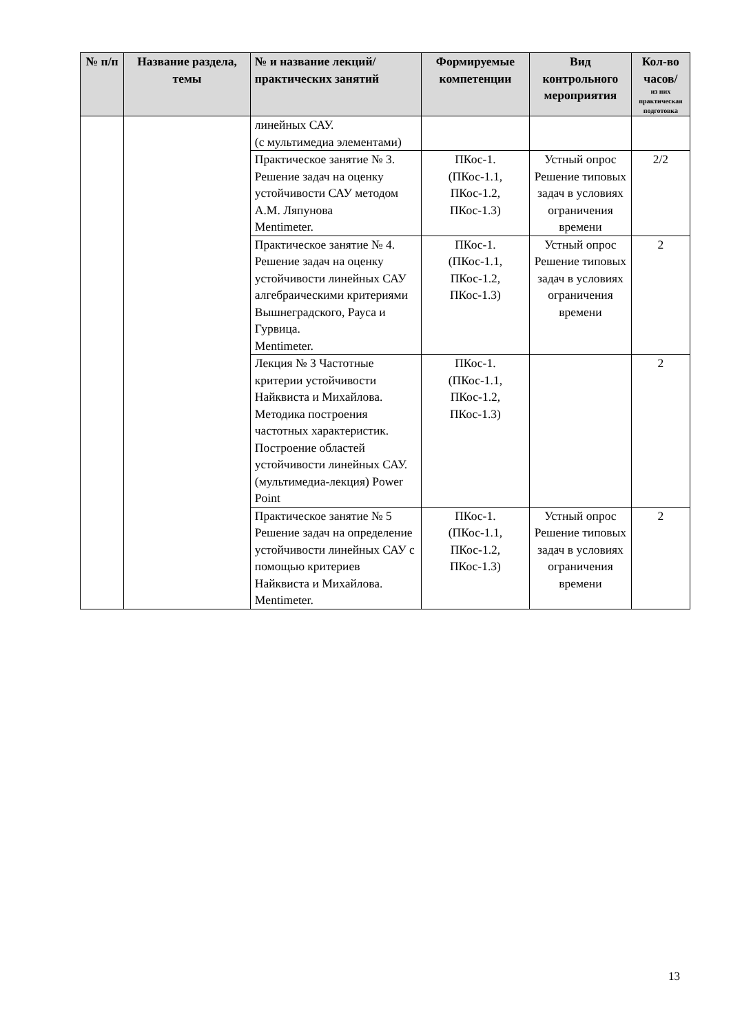| № п/п | Название раздела, темы | № и название лекций/ практических занятий | Формируемые компетенции | Вид контрольного мероприятия | Кол-во часов/ из них практическая подготовка |
| --- | --- | --- | --- | --- | --- |
| | | линейных САУ. (с мультимедиа элементами) | | | |
| | | Практическое занятие № 3. Решение задач на оценку устойчивости САУ методом А.М. Ляпунова Mentimeter. | ПКос-1. (ПКос-1.1, ПКос-1.2, ПКос-1.3) | Устный опрос Решение типовых задач в условиях ограничения времени | 2/2 |
| | | Практическое занятие № 4. Решение задач на оценку устойчивости линейных САУ алгебраическими критериями Вышнеградского, Рауса и Гурвица. Mentimeter. | ПКос-1. (ПКос-1.1, ПКос-1.2, ПКос-1.3) | Устный опрос Решение типовых задач в условиях ограничения времени | 2 |
| | | Лекция № 3 Частотные критерии устойчивости Найквиста и Михайлова. Методика построения частотных характеристик. Построение областей устойчивости линейных САУ. (мультимедиа-лекция) Power Point | ПКос-1. (ПКос-1.1, ПКос-1.2, ПКос-1.3) | | 2 |
| | | Практическое занятие № 5 Решение задач на определение устойчивости линейных САУ с помощью критериев Найквиста и Михайлова. Mentimeter. | ПКос-1. (ПКос-1.1, ПКос-1.2, ПКос-1.3) | Устный опрос Решение типовых задач в условиях ограничения времени | 2 |
13